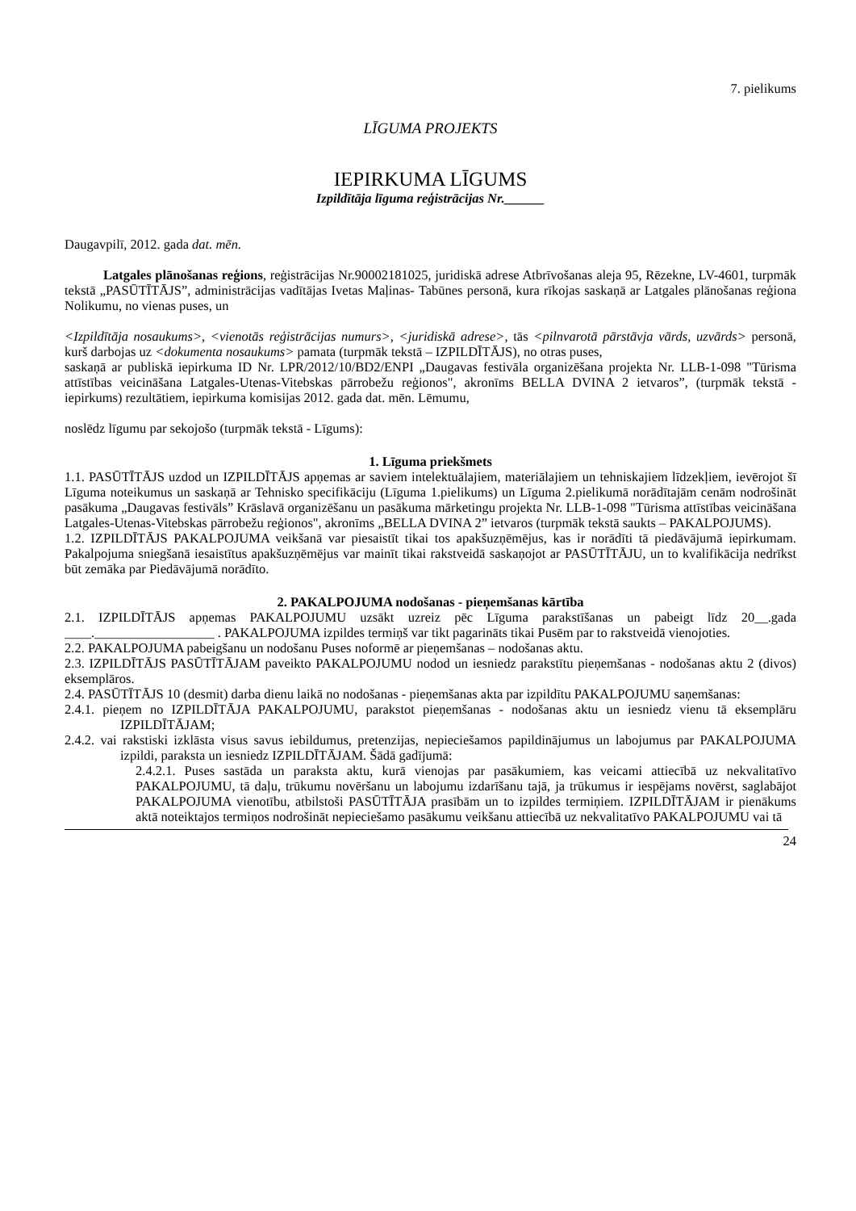7. pielikums
LĪGUMA PROJEKTS
IEPIRKUMA LĪGUMS
Izpildītāja līguma reģistrācijas Nr.______
Daugavpilī, 2012. gada dat. mēn.
Latgales plānošanas reģions, reģistrācijas Nr.90002181025, juridiskā adrese Atbrīvošanas aleja 95, Rēzekne, LV-4601, turpmāk tekstā „PASŪTĪTĀJS”, administrācijas vadītājas Ivetas Maļinas- Tabūnes personā, kura rīkojas saskaņā ar Latgales plānošanas reģiona Nolikumu, no vienas puses, un
<Izpildītāja nosaukums>, <vienotās reģistrācijas numurs>, <juridiskā adrese>, tās <pilnvarotā pārstāvja vārds, uzvārds> personā, kurš darbojas uz <dokumenta nosaukums> pamata (turpmāk tekstā – IZPILDĪTĀJS), no otras puses,
saskaņā ar publiskā iepirkuma ID Nr. LPR/2012/10/BD2/ENPI „Daugavas festivāla organizēšana projekta Nr. LLB-1-098 "Tūrisma attīstības veicināšana Latgales-Utenas-Vitebskas pārrobežu reģionos", akronīms BELLA DVINA 2 ietvaros”, (turpmāk tekstā - iepirkums) rezultātiem, iepirkuma komisijas 2012. gada dat. mēn. Lēmumu,
noslēdz līgumu par sekojošo (turpmāk tekstā - Līgums):
1. Līguma priekšmets
1.1. PASŪTĪTĀJS uzdod un IZPILDĪTĀJS apņemas ar saviem intelektuālajiem, materiālajiem un tehniskajiem līdzekļiem, ievērojot šī Līguma noteikumus un saskaņā ar Tehnisko specifikāciju (Līguma 1.pielikums) un Līguma 2.pielikumā norādītajām cenām nodrošināt pasākuma „Daugavas festivāls” Krāslavā organizēšanu un pasākuma mārketingu projekta Nr. LLB-1-098 "Tūrisma attīstības veicināšana Latgales-Utenas-Vitebskas pārrobežu reģionos", akronīms „BELLA DVINA 2” ietvaros (turpmāk tekstā saukts – PAKALPOJUMS).
1.2. IZPILDĪTĀJS PAKALPOJUMA veikšanā var piesaistīt tikai tos apakšuzņēmējus, kas ir norādīti tā piedāvājumā iepirkumam. Pakalpojuma sniegšanā iesaistītus apakšuzņēmējus var mainīt tikai rakstveidā saskaņojot ar PASŪTĪTĀJU, un to kvalifikācija nedrīkst būt zemāka par Piedāvājumā norādīto.
2. PAKALPOJUMA nodošanas - pieņemšanas kārtība
2.1. IZPILDĪTĀJS apņemas PAKALPOJUMU uzsākt uzreiz pēc Līguma parakstīšanas un pabeigt līdz 20__.gada ____.__________________ . PAKALPOJUMA izpildes termiņš var tikt pagarināts tikai Pusēm par to rakstveidā vienojoties.
2.2. PAKALPOJUMA pabeigšanu un nodošanu Puses noformē ar pieņemšanas – nodošanas aktu.
2.3. IZPILDĪTĀJS PASŪTĪTĀJAM paveikto PAKALPOJUMU nodod un iesniedz parakstītu pieņemšanas - nodošanas aktu 2 (divos) eksemplāros.
2.4. PASŪTĪTĀJS 10 (desmit) darba dienu laikā no nodošanas - pieņemšanas akta par izpildītu PAKALPOJUMU saņemšanas:
2.4.1. pieņem no IZPILDĪTĀJA PAKALPOJUMU, parakstot pieņemšanas - nodošanas aktu un iesniedz vienu tā eksemplāru IZPILDĪTĀJAM;
2.4.2. vai rakstiski izklāsta visus savus iebildumus, pretenzijas, nepieciešamos papildinājumus un labojumus par PAKALPOJUMA izpildi, paraksta un iesniedz IZPILDĪTĀJAM. Šādā gadījumā:
2.4.2.1. Puses sastāda un paraksta aktu, kurā vienojas par pasākumiem, kas veicami attiecībā uz nekvalitatīvo PAKALPOJUMU, tā daļu, trūkumu novēršanu un labojumu izdarīšanu tajā, ja trūkumus ir iespējams novērst, saglabājot PAKALPOJUMA vienotību, atbilstoši PASŪTĪTĀJA prasībām un to izpildes termiņiem. IZPILDĪTĀJAM ir pienākums aktā noteiktajos termiņos nodrošināt nepieciešamo pasākumu veikšanu attiecībā uz nekvalitatīvo PAKALPOJUMU vai tā
24